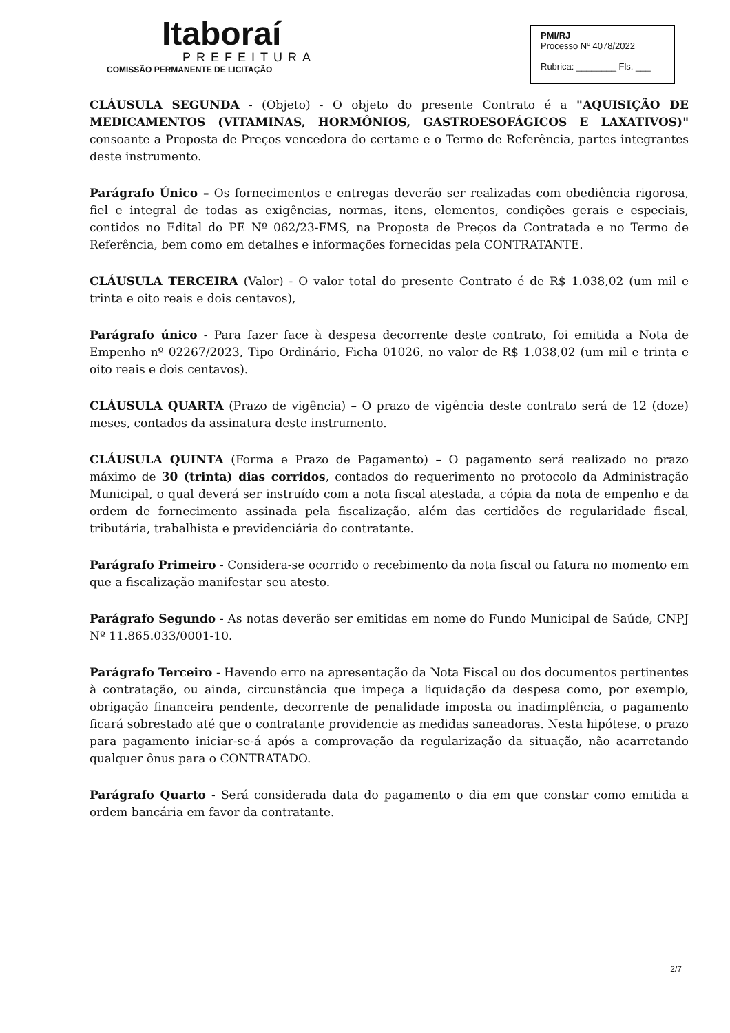Itaboraí
PREFEITURA
COMISSÃO PERMANENTE DE LICITAÇÃO
PMI/RJ
Processo Nº 4078/2022
Rubrica: ________ Fls. ___
CLÁUSULA SEGUNDA - (Objeto) - O objeto do presente Contrato é a "AQUISIÇÃO DE MEDICAMENTOS (VITAMINAS, HORMÔNIOS, GASTROESOFÁGICOS E LAXATIVOS)" consoante a Proposta de Preços vencedora do certame e o Termo de Referência, partes integrantes deste instrumento.
Parágrafo Único – Os fornecimentos e entregas deverão ser realizadas com obediência rigorosa, fiel e integral de todas as exigências, normas, itens, elementos, condições gerais e especiais, contidos no Edital do PE Nº 062/23-FMS, na Proposta de Preços da Contratada e no Termo de Referência, bem como em detalhes e informações fornecidas pela CONTRATANTE.
CLÁUSULA TERCEIRA (Valor) - O valor total do presente Contrato é de R$ 1.038,02 (um mil e trinta e oito reais e dois centavos),
Parágrafo único - Para fazer face à despesa decorrente deste contrato, foi emitida a Nota de Empenho nº 02267/2023, Tipo Ordinário, Ficha 01026, no valor de R$ 1.038,02 (um mil e trinta e oito reais e dois centavos).
CLÁUSULA QUARTA (Prazo de vigência) – O prazo de vigência deste contrato será de 12 (doze) meses, contados da assinatura deste instrumento.
CLÁUSULA QUINTA (Forma e Prazo de Pagamento) – O pagamento será realizado no prazo máximo de 30 (trinta) dias corridos, contados do requerimento no protocolo da Administração Municipal, o qual deverá ser instruído com a nota fiscal atestada, a cópia da nota de empenho e da ordem de fornecimento assinada pela fiscalização, além das certidões de regularidade fiscal, tributária, trabalhista e previdenciária do contratante.
Parágrafo Primeiro - Considera-se ocorrido o recebimento da nota fiscal ou fatura no momento em que a fiscalização manifestar seu atesto.
Parágrafo Segundo - As notas deverão ser emitidas em nome do Fundo Municipal de Saúde, CNPJ Nº 11.865.033/0001-10.
Parágrafo Terceiro - Havendo erro na apresentação da Nota Fiscal ou dos documentos pertinentes à contratação, ou ainda, circunstância que impeça a liquidação da despesa como, por exemplo, obrigação financeira pendente, decorrente de penalidade imposta ou inadimplência, o pagamento ficará sobrestado até que o contratante providencie as medidas saneadoras. Nesta hipótese, o prazo para pagamento iniciar-se-á após a comprovação da regularização da situação, não acarretando qualquer ônus para o CONTRATADO.
Parágrafo Quarto - Será considerada data do pagamento o dia em que constar como emitida a ordem bancária em favor da contratante.
2/7